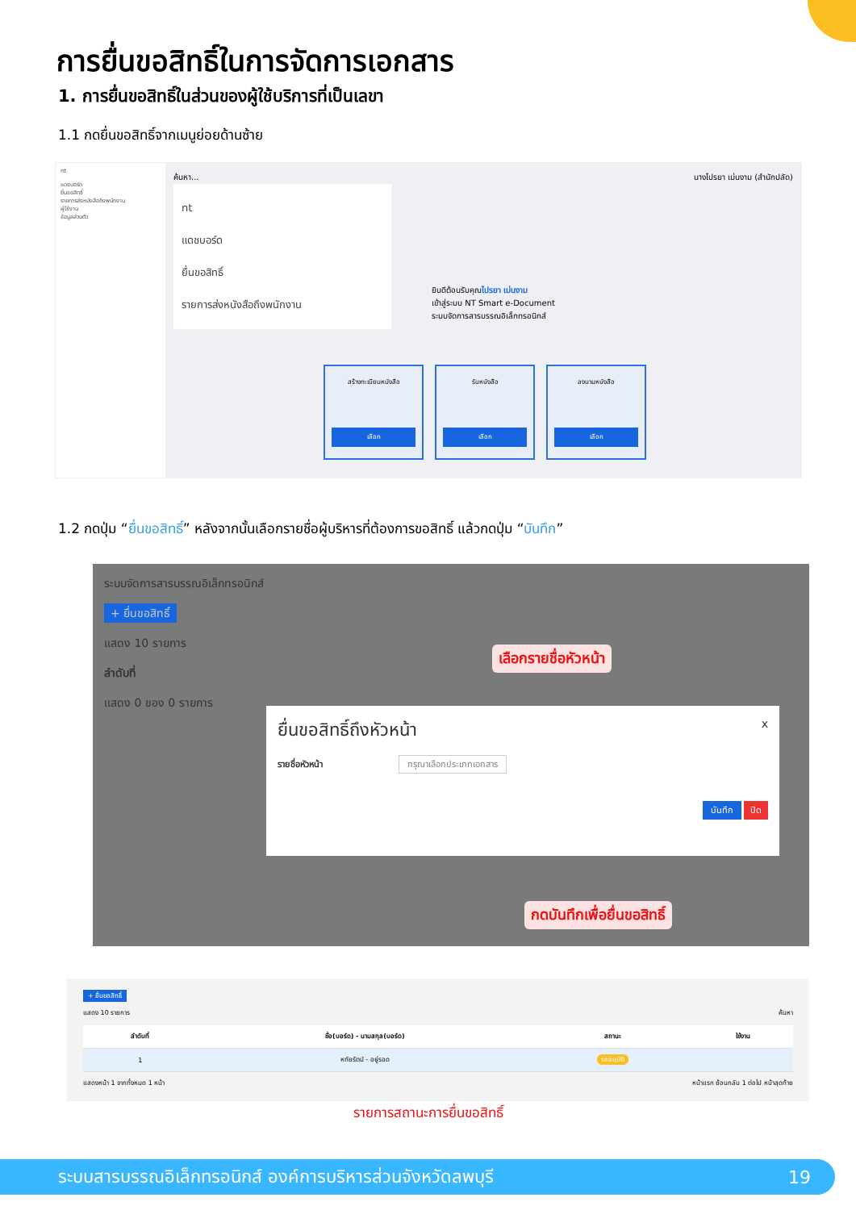การยื่นขอสิทธิ์ในการจัดการเอกสาร
1. การยื่นขอสิทธิ์ในส่วนของผู้ใช้บริการที่เป็นเลขา
1.1 กดยื่นขอสิทธิ์จากเมนูย่อยด้านซ้าย
nt
แดชบอร์ด
ยื่นขอสิทธิ์
รายการส่งหนังสือถึงพนักงาน
ผู้ใช้งาน
ข้อมูลส่วนตัว
ค้นหา... นางไปรยา เม่นงาม (สำนักปลัด)
nt
แดชบอร์ด
ยื่นขอสิทธิ์
รายการส่งหนังสือถึงพนักงาน
ยินดีต้อนรับคุณไปรยา เม่นงาม
เข้าสู่ระบบ NT Smart e-Document
ระบบจัดการสารบรรณอิเล็กทรอนิกส์
สร้างทะเบียนหนังสือ
เลือก
รับหนังสือ
เลือก
ลงนามหนังสือ
เลือก
1.2 กดปุ่ม “ยื่นขอสิทธิ์” หลังจากนั้นเลือกรายชื่อผู้บริหารที่ต้องการขอสิทธิ์ แล้วกดปุ่ม “บันทึก”
ระบบจัดการสารบรรณอิเล็กทรอนิกส์
+ ยื่นขอสิทธิ์
แสดง 10 รายการ
ลำดับที่
แสดง 0 ของ 0 รายการ
เลือกรายชื่อหัวหน้า
ยื่นขอสิทธิ์ถึงหัวหน้า x
รายชื่อหัวหน้า กรุณาเลือกประเภทเอกสาร
บันทึก ปิด
กดบันทึกเพื่อยื่นขอสิทธิ์
+ ยื่นขอสิทธิ์
แสดง 10 รายการ ค้นหา
| ลำดับที่ | ชื่อ(บอร์ด) - นามสกุล(บอร์ด) | สถานะ | ใช้งาน |
| --- | --- | --- | --- |
| 1 | หทัยรัตน์ - อยู่รอด | รออนุมัติ | |
แสดงหน้า 1 จากทั้งหมด 1 หน้า หน้าแรก ย้อนกลับ 1 ต่อไป หน้าสุดท้าย
รายการสถานะการยื่นขอสิทธิ์
ระบบสารบรรณอิเล็กทรอนิกส์ องค์การบริหารส่วนจังหวัดลพบุรี 19